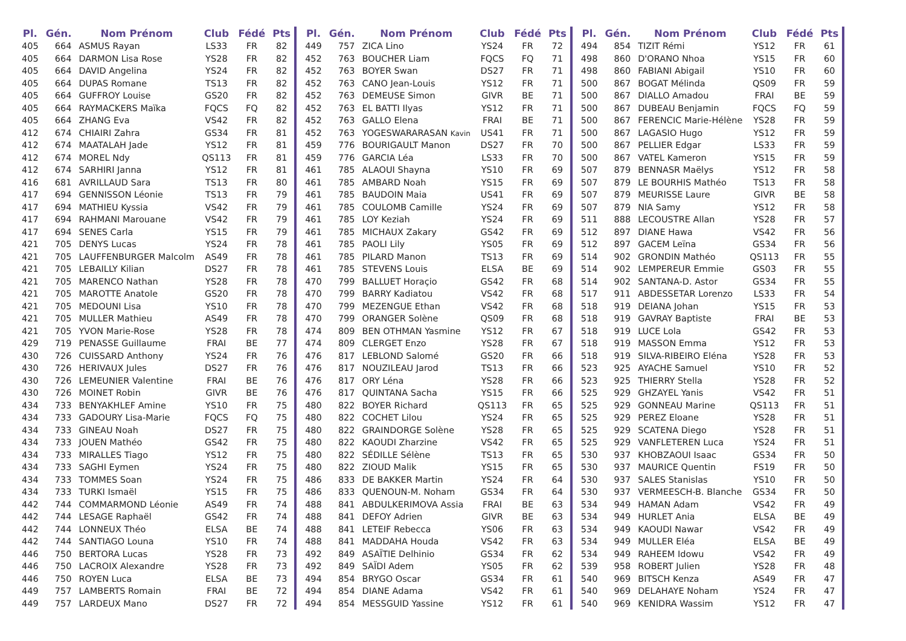| Pl. | Gén. | Nom Prénom | Club | Fédé | Pts |
| --- | --- | --- | --- | --- | --- |
| 405 | 664 | ASMUS Rayan | LS33 | FR | 82 |
| 405 | 664 | DARMON Lisa Rose | YS28 | FR | 82 |
| 405 | 664 | DAVID Angelina | YS24 | FR | 82 |
| 405 | 664 | DUPAS Romane | TS13 | FR | 82 |
| 405 | 664 | GUFFROY Louise | GS20 | FR | 82 |
| 405 | 664 | RAYMACKERS Maïka | FQCS | FQ | 82 |
| 405 | 664 | ZHANG Eva | VS42 | FR | 82 |
| 412 | 674 | CHIAIRI Zahra | GS34 | FR | 81 |
| 412 | 674 | MAATALAH Jade | YS12 | FR | 81 |
| 412 | 674 | MOREL Ndy | QS113 | FR | 81 |
| 412 | 674 | SARHIRI Janna | YS12 | FR | 81 |
| 416 | 681 | AVRILLAUD Sara | TS13 | FR | 80 |
| 417 | 694 | GENNISSON Léonie | TS13 | FR | 79 |
| 417 | 694 | MATHIEU Kyssia | VS42 | FR | 79 |
| 417 | 694 | RAHMANI Marouane | VS42 | FR | 79 |
| 417 | 694 | SENES Carla | YS15 | FR | 79 |
| 421 | 705 | DENYS Lucas | YS24 | FR | 78 |
| 421 | 705 | LAUFFENBURGER Malcolm | AS49 | FR | 78 |
| 421 | 705 | LEBAILLY Kilian | DS27 | FR | 78 |
| 421 | 705 | MARENCO Nathan | YS28 | FR | 78 |
| 421 | 705 | MAROTTE Anatole | GS20 | FR | 78 |
| 421 | 705 | MEDOUNI Lisa | YS10 | FR | 78 |
| 421 | 705 | MULLER Mathieu | AS49 | FR | 78 |
| 421 | 705 | YVON Marie-Rose | YS28 | FR | 78 |
| 429 | 719 | PENASSE Guillaume | FRAI | BE | 77 |
| 430 | 726 | CUISSARD Anthony | YS24 | FR | 76 |
| 430 | 726 | HERIVAUX Jules | DS27 | FR | 76 |
| 430 | 726 | LEMEUNIER Valentine | FRAI | BE | 76 |
| 430 | 726 | MOINET Robin | GIVR | BE | 76 |
| 434 | 733 | BENYAKHLEF Amine | YS10 | FR | 75 |
| 434 | 733 | GADOURY Lisa-Marie | FQCS | FQ | 75 |
| 434 | 733 | GINEAU Noah | DS27 | FR | 75 |
| 434 | 733 | JOUEN Mathéo | GS42 | FR | 75 |
| 434 | 733 | MIRALLES Tiago | YS12 | FR | 75 |
| 434 | 733 | SAGHI Eymen | YS24 | FR | 75 |
| 434 | 733 | TOMMES Soan | YS24 | FR | 75 |
| 434 | 733 | TURKI Ismaël | YS15 | FR | 75 |
| 442 | 744 | COMMARMOND Léonie | AS49 | FR | 74 |
| 442 | 744 | LESAGE Raphaël | GS42 | FR | 74 |
| 442 | 744 | LONNEUX Théo | ELSA | BE | 74 |
| 442 | 744 | SANTIAGO Louna | YS10 | FR | 74 |
| 446 | 750 | BERTORA Lucas | YS28 | FR | 73 |
| 446 | 750 | LACROIX Alexandre | YS28 | FR | 73 |
| 446 | 750 | ROYEN Luca | ELSA | BE | 73 |
| 449 | 757 | LAMBERTS Romain | FRAI | BE | 72 |
| 449 | 757 | LARDEUX Mano | DS27 | FR | 72 |
| Pl. | Gén. | Nom Prénom | Club | Fédé | Pts |
| --- | --- | --- | --- | --- | --- |
| 449 | 757 | ZICA Lino | YS24 | FR | 72 |
| 452 | 763 | BOUCHER Liam | FQCS | FQ | 71 |
| 452 | 763 | BOYER Swan | DS27 | FR | 71 |
| 452 | 763 | CANO Jean-Louis | YS12 | FR | 71 |
| 452 | 763 | DEMEUSE Simon | GIVR | BE | 71 |
| 452 | 763 | EL BATTI Ilyas | YS12 | FR | 71 |
| 452 | 763 | GALLO Elena | FRAI | BE | 71 |
| 452 | 763 | YOGESWARARASAN Kavin | US41 | FR | 71 |
| 459 | 776 | BOURIGAULT Manon | DS27 | FR | 70 |
| 459 | 776 | GARCIA Léa | LS33 | FR | 70 |
| 461 | 785 | ALAOUI Shayna | YS10 | FR | 69 |
| 461 | 785 | AMBARD Noah | YS15 | FR | 69 |
| 461 | 785 | BAUDOIN Maia | US41 | FR | 69 |
| 461 | 785 | COULOMB Camille | YS24 | FR | 69 |
| 461 | 785 | LOY Keziah | YS24 | FR | 69 |
| 461 | 785 | MICHAUX Zakary | GS42 | FR | 69 |
| 461 | 785 | PAOLI Lily | YS05 | FR | 69 |
| 461 | 785 | PILARD Manon | TS13 | FR | 69 |
| 461 | 785 | STEVENS Louis | ELSA | BE | 69 |
| 470 | 799 | BALLUET Horaçio | GS42 | FR | 68 |
| 470 | 799 | BARRY Kadiatou | VS42 | FR | 68 |
| 470 | 799 | MEZENGUE Ethan | VS42 | FR | 68 |
| 470 | 799 | ORANGER Solène | QS09 | FR | 68 |
| 474 | 809 | BEN OTHMAN Yasmine | YS12 | FR | 67 |
| 474 | 809 | CLERGET Enzo | YS28 | FR | 67 |
| 476 | 817 | LEBLOND Salomé | GS20 | FR | 66 |
| 476 | 817 | NOUZILEAU Jarod | TS13 | FR | 66 |
| 476 | 817 | ORY Léna | YS28 | FR | 66 |
| 476 | 817 | QUINTANA Sacha | YS15 | FR | 66 |
| 480 | 822 | BOYER Richard | QS113 | FR | 65 |
| 480 | 822 | COCHET Lilou | YS24 | FR | 65 |
| 480 | 822 | GRAINDORGE Solène | YS28 | FR | 65 |
| 480 | 822 | KAOUDI Zharzine | VS42 | FR | 65 |
| 480 | 822 | SÉDILLE Sélène | TS13 | FR | 65 |
| 480 | 822 | ZIOUD Malik | YS15 | FR | 65 |
| 486 | 833 | DE BAKKER Martin | YS24 | FR | 64 |
| 486 | 833 | QUENOUN-M. Noham | GS34 | FR | 64 |
| 488 | 841 | ABDULKERIMOVA Assia | FRAI | BE | 63 |
| 488 | 841 | DEFOY Adrien | GIVR | BE | 63 |
| 488 | 841 | LETEIF Rebecca | YS06 | FR | 63 |
| 488 | 841 | MADDAHA Houda | VS42 | FR | 63 |
| 492 | 849 | ASAÏTIE Delhinio | GS34 | FR | 62 |
| 492 | 849 | SAÏDI Adem | YS05 | FR | 62 |
| 494 | 854 | BRYGO Oscar | GS34 | FR | 61 |
| 494 | 854 | DIANE Adama | VS42 | FR | 61 |
| 494 | 854 | MESSGUID Yassine | YS12 | FR | 61 |
| Pl. | Gén. | Nom Prénom | Club | Fédé | Pts |
| --- | --- | --- | --- | --- | --- |
| 494 | 854 | TIZIT Rémi | YS12 | FR | 61 |
| 498 | 860 | D'ORANO Nhoa | YS15 | FR | 60 |
| 498 | 860 | FABIANI Abigail | YS10 | FR | 60 |
| 500 | 867 | BOGAT Mélinda | QS09 | FR | 59 |
| 500 | 867 | DIALLO Amadou | FRAI | BE | 59 |
| 500 | 867 | DUBEAU Benjamin | FQCS | FQ | 59 |
| 500 | 867 | FERENCIC Marie-Hélène | YS28 | FR | 59 |
| 500 | 867 | LAGASIO Hugo | YS12 | FR | 59 |
| 500 | 867 | PELLIER Edgar | LS33 | FR | 59 |
| 500 | 867 | VATEL Kameron | YS15 | FR | 59 |
| 507 | 879 | BENNASR Maëlys | YS12 | FR | 58 |
| 507 | 879 | LE BOURHIS Mathéo | TS13 | FR | 58 |
| 507 | 879 | MEURISSE Laure | GIVR | BE | 58 |
| 507 | 879 | NIA Samy | YS12 | FR | 58 |
| 511 | 888 | LECOUSTRE Allan | YS28 | FR | 57 |
| 512 | 897 | DIANE Hawa | VS42 | FR | 56 |
| 512 | 897 | GACEM Leïna | GS34 | FR | 56 |
| 514 | 902 | GRONDIN Mathéo | QS113 | FR | 55 |
| 514 | 902 | LEMPEREUR Emmie | GS03 | FR | 55 |
| 514 | 902 | SANTANA-D. Astor | GS34 | FR | 55 |
| 517 | 911 | ABDESSETAR Lorenzo | LS33 | FR | 54 |
| 518 | 919 | DEIANA Johan | YS15 | FR | 53 |
| 518 | 919 | GAVRAY Baptiste | FRAI | BE | 53 |
| 518 | 919 | LUCE Lola | GS42 | FR | 53 |
| 518 | 919 | MASSON Emma | YS12 | FR | 53 |
| 518 | 919 | SILVA-RIBEIRO Eléna | YS28 | FR | 53 |
| 523 | 925 | AYACHE Samuel | YS10 | FR | 52 |
| 523 | 925 | THIERRY Stella | YS28 | FR | 52 |
| 525 | 929 | GHZAYEL Yanis | VS42 | FR | 51 |
| 525 | 929 | GONNEAU Marine | QS113 | FR | 51 |
| 525 | 929 | PEREZ Eloane | YS28 | FR | 51 |
| 525 | 929 | SCATENA Diego | YS28 | FR | 51 |
| 525 | 929 | VANFLETEREN Luca | YS24 | FR | 51 |
| 530 | 937 | KHOBZAOUI Isaac | GS34 | FR | 50 |
| 530 | 937 | MAURICE Quentin | FS19 | FR | 50 |
| 530 | 937 | SALES Stanislas | YS10 | FR | 50 |
| 530 | 937 | VERMEESCH-B. Blanche | GS34 | FR | 50 |
| 534 | 949 | HAMAN Adam | VS42 | FR | 49 |
| 534 | 949 | HURLET Ania | ELSA | BE | 49 |
| 534 | 949 | KAOUDI Nawar | VS42 | FR | 49 |
| 534 | 949 | MULLER Eléa | ELSA | BE | 49 |
| 534 | 949 | RAHEEM Idowu | VS42 | FR | 49 |
| 539 | 958 | ROBERT Julien | YS28 | FR | 48 |
| 540 | 969 | BITSCH Kenza | AS49 | FR | 47 |
| 540 | 969 | DELAHAYE Noham | YS24 | FR | 47 |
| 540 | 969 | KENIDRA Wassim | YS12 | FR | 47 |